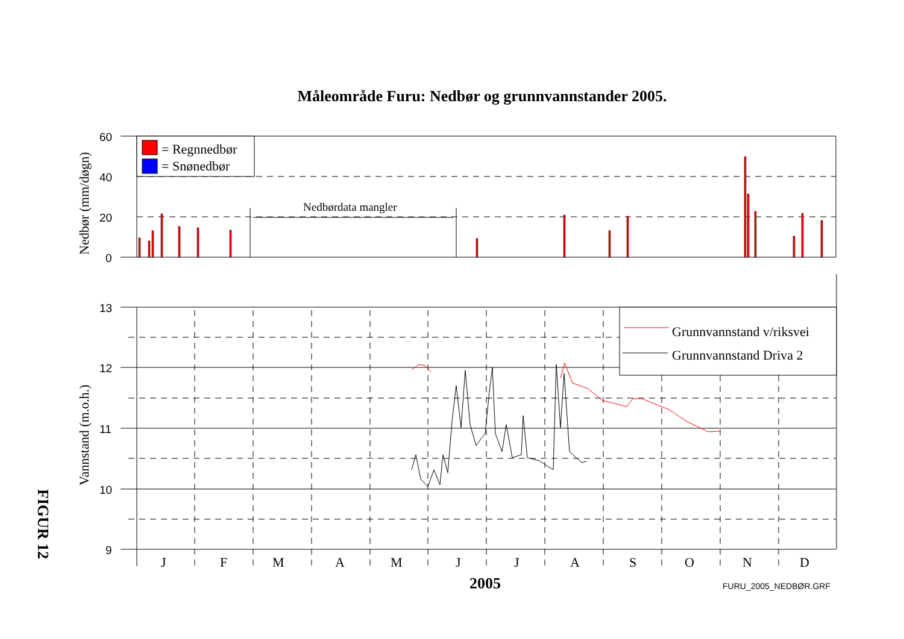Måleområde Furu: Nedbør og grunnvannstander 2005.
60
40
20
0
13
12
11
10
9
= Regnnedbør
= Snønedbør
Grunnvannstand v/riksvei
Grunnvannstand Driva 2
Nedbørdata mangler
J
F
M
A
M
J
J
A
S
O
N
D
2005
FURU_2005_NEDBØR.GRF
Nedbør (mm/døgn)
Vannstand (m.o.h.)
FIGUR 12